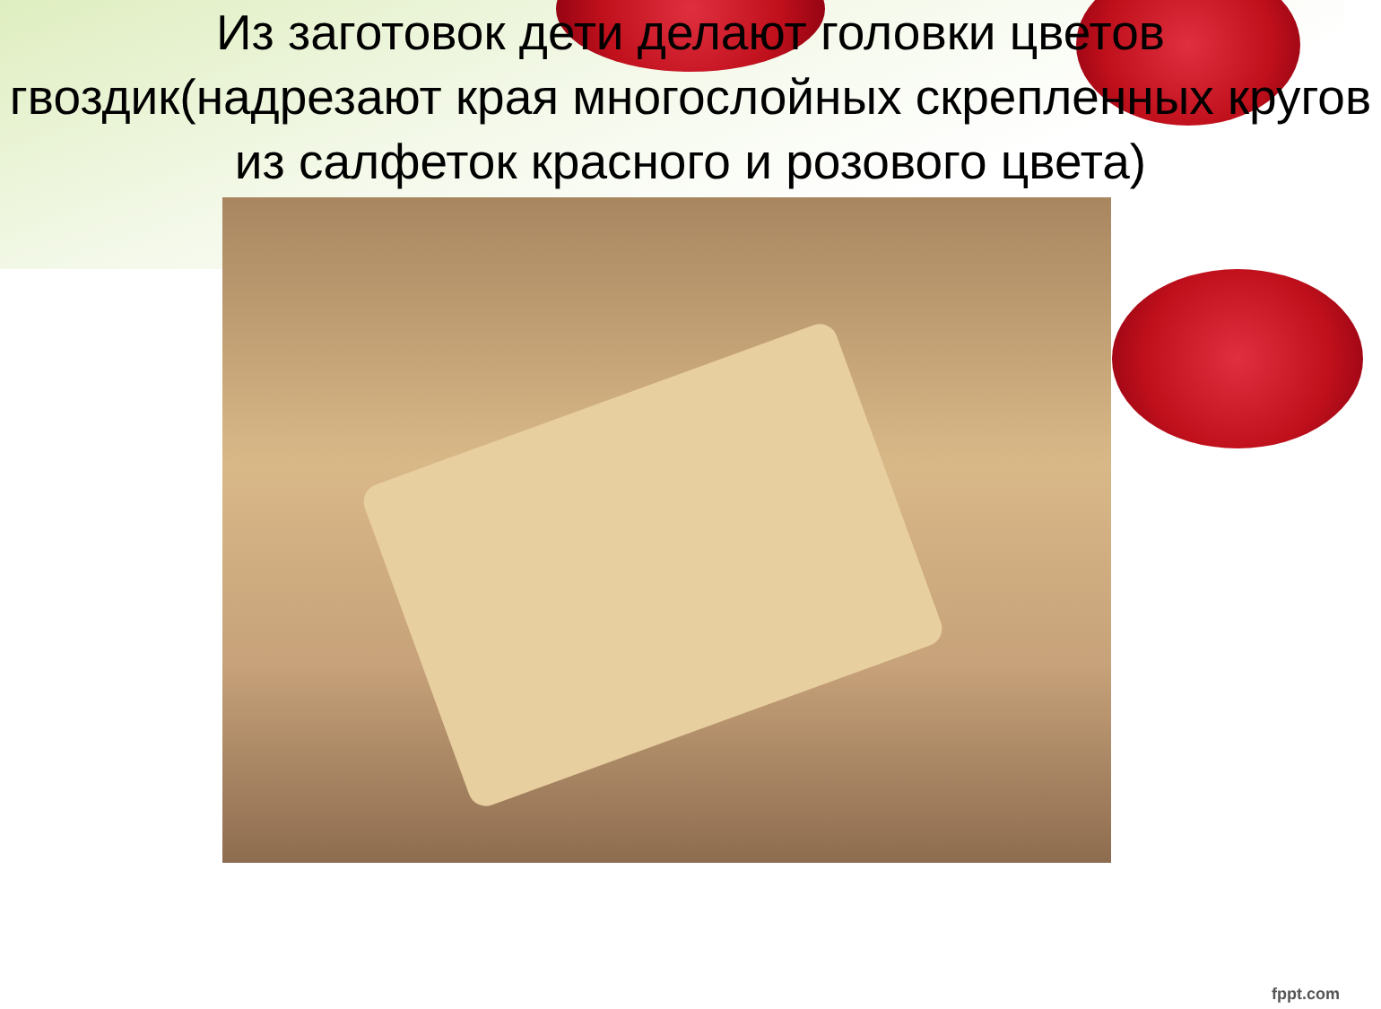Из заготовок дети делают головки цветов гвоздик(надрезают края многослойных скрепленных кругов из салфеток красного и розового цвета)
fppt.com